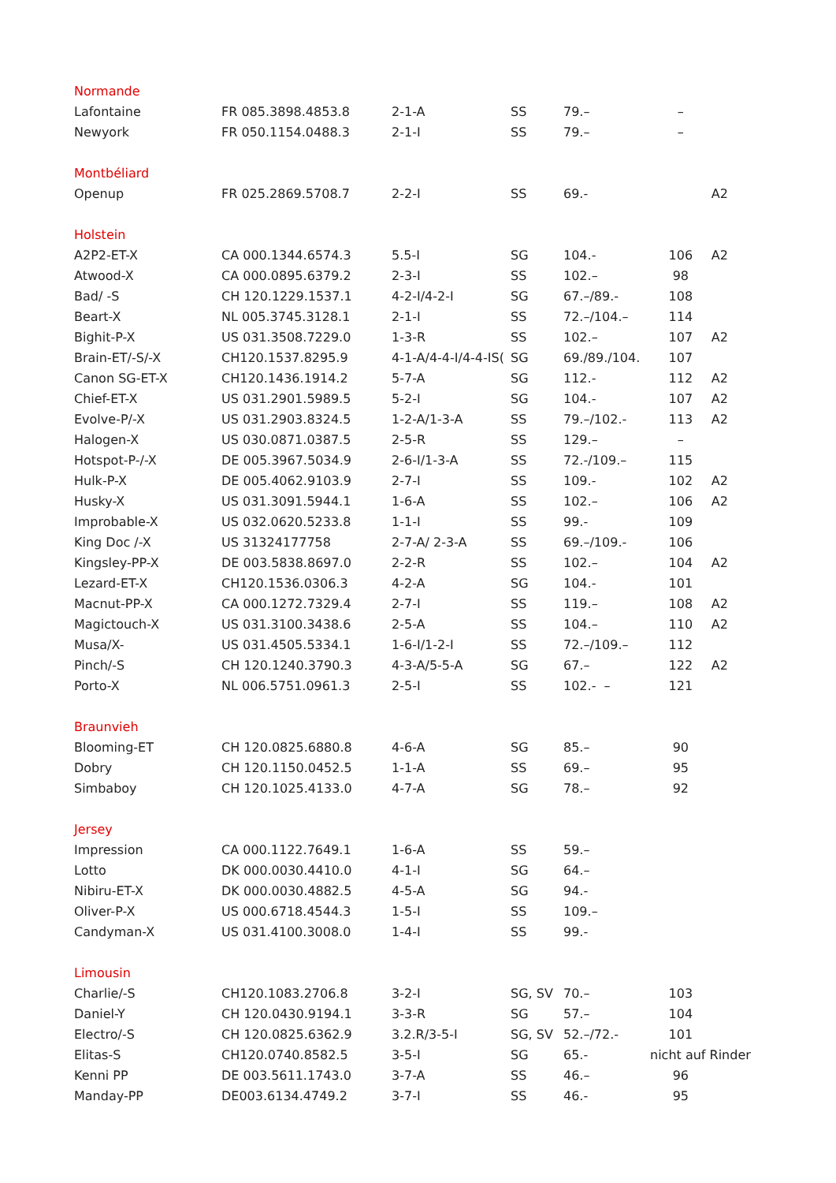| Normande | | | | | | |
| Lafontaine | FR 085.3898.4853.8 | 2-1-A | SS | 79.– | – | |
| Newyork | FR 050.1154.0488.3 | 2-1-I | SS | 79.– | – | |
| Montbéliard | | | | | | |
| Openup | FR 025.2869.5708.7 | 2-2-I | SS | 69.- | | A2 |
| Holstein | | | | | | |
| A2P2-ET-X | CA 000.1344.6574.3 | 5.5-I | SG | 104.- | 106 | A2 |
| Atwood-X | CA 000.0895.6379.2 | 2-3-I | SS | 102.– | 98 | |
| Bad/ -S | CH 120.1229.1537.1 | 4-2-I/4-2-I | SG | 67.–/89.- | 108 | |
| Beart-X | NL 005.3745.3128.1 | 2-1-I | SS | 72.–/104.– | 114 | |
| Bighit-P-X | US 031.3508.7229.0 | 1-3-R | SS | 102.– | 107 | A2 |
| Brain-ET/-S/-X | CH120.1537.8295.9 | 4-1-A/4-4-I/4-4-IS( | SG | 69./89./104. | 107 | |
| Canon SG-ET-X | CH120.1436.1914.2 | 5-7-A | SG | 112.- | 112 | A2 |
| Chief-ET-X | US 031.2901.5989.5 | 5-2-I | SG | 104.- | 107 | A2 |
| Evolve-P/-X | US 031.2903.8324.5 | 1-2-A/1-3-A | SS | 79.–/102.- | 113 | A2 |
| Halogen-X | US 030.0871.0387.5 | 2-5-R | SS | 129.– | – | |
| Hotspot-P-/-X | DE 005.3967.5034.9 | 2-6-I/1-3-A | SS | 72.-/109.– | 115 | |
| Hulk-P-X | DE 005.4062.9103.9 | 2-7-I | SS | 109.- | 102 | A2 |
| Husky-X | US 031.3091.5944.1 | 1-6-A | SS | 102.– | 106 | A2 |
| Improbable-X | US 032.0620.5233.8 | 1-1-I | SS | 99.- | 109 | |
| King Doc /-X | US 31324177758 | 2-7-A/ 2-3-A | SS | 69.–/109.- | 106 | |
| Kingsley-PP-X | DE 003.5838.8697.0 | 2-2-R | SS | 102.– | 104 | A2 |
| Lezard-ET-X | CH120.1536.0306.3 | 4-2-A | SG | 104.- | 101 | |
| Macnut-PP-X | CA 000.1272.7329.4 | 2-7-I | SS | 119.– | 108 | A2 |
| Magictouch-X | US 031.3100.3438.6 | 2-5-A | SS | 104.– | 110 | A2 |
| Musa/X- | US 031.4505.5334.1 | 1-6-I/1-2-I | SS | 72.–/109.– | 112 | |
| Pinch/-S | CH 120.1240.3790.3 | 4-3-A/5-5-A | SG | 67.– | 122 | A2 |
| Porto-X | NL 006.5751.0961.3 | 2-5-I | SS | 102.- – | 121 | |
| Braunvieh | | | | | | |
| Blooming-ET | CH 120.0825.6880.8 | 4-6-A | SG | 85.– | 90 | |
| Dobry | CH 120.1150.0452.5 | 1-1-A | SS | 69.– | 95 | |
| Simbaboy | CH 120.1025.4133.0 | 4-7-A | SG | 78.– | 92 | |
| Jersey | | | | | | |
| Impression | CA 000.1122.7649.1 | 1-6-A | SS | 59.– | | |
| Lotto | DK 000.0030.4410.0 | 4-1-I | SG | 64.– | | |
| Nibiru-ET-X | DK 000.0030.4882.5 | 4-5-A | SG | 94.- | | |
| Oliver-P-X | US 000.6718.4544.3 | 1-5-I | SS | 109.– | | |
| Candyman-X | US 031.4100.3008.0 | 1-4-I | SS | 99.- | | |
| Limousin | | | | | | |
| Charlie/-S | CH120.1083.2706.8 | 3-2-I | SG, SV | 70.– | 103 | |
| Daniel-Y | CH 120.0430.9194.1 | 3-3-R | SG | 57.– | 104 | |
| Electro/-S | CH 120.0825.6362.9 | 3.2.R/3-5-I | SG, SV | 52.–/72.- | 101 | |
| Elitas-S | CH120.0740.8582.5 | 3-5-I | SG | 65.- | nicht auf Rinder | |
| Kenni PP | DE 003.5611.1743.0 | 3-7-A | SS | 46.– | 96 | |
| Manday-PP | DE003.6134.4749.2 | 3-7-I | SS | 46.- | 95 | |